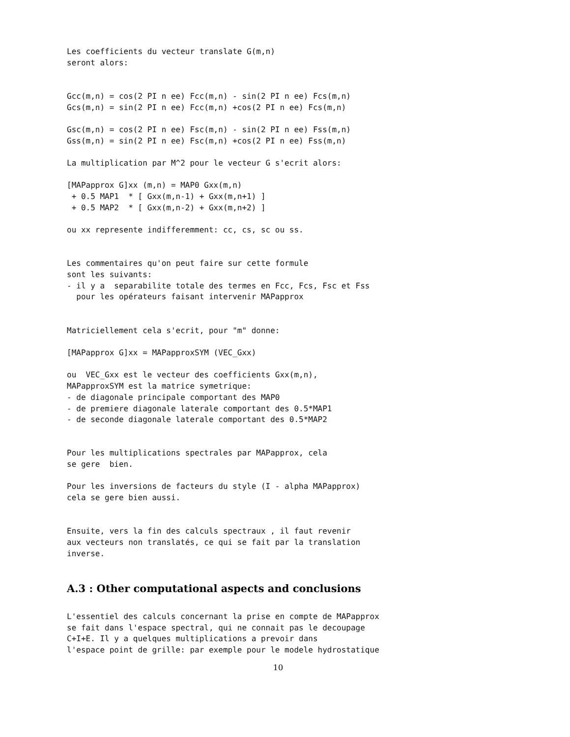Les coefficients du vecteur translate G(m,n)
seront alors:


Gcc(m,n) = cos(2 PI n ee) Fcc(m,n) - sin(2 PI n ee) Fcs(m,n)
Gcs(m,n) = sin(2 PI n ee) Fcc(m,n) +cos(2 PI n ee) Fcs(m,n)

Gsc(m,n) = cos(2 PI n ee) Fsc(m,n) - sin(2 PI n ee) Fss(m,n)
Gss(m,n) = sin(2 PI n ee) Fsc(m,n) +cos(2 PI n ee) Fss(m,n)

La multiplication par M^2 pour le vecteur G s'ecrit alors:

[MAPapprox G]xx (m,n) = MAP0 Gxx(m,n)
 + 0.5 MAP1  * [ Gxx(m,n-1) + Gxx(m,n+1) ]
 + 0.5 MAP2  * [ Gxx(m,n-2) + Gxx(m,n+2) ]

ou xx represente indifferemment: cc, cs, sc ou ss.


Les commentaires qu'on peut faire sur cette formule
sont les suivants:
- il y a  separabilite totale des termes en Fcc, Fcs, Fsc et Fss
  pour les opérateurs faisant intervenir MAPapprox


Matriciellement cela s'ecrit, pour "m" donne:

[MAPapprox G]xx = MAPapproxSYM (VEC_Gxx)

ou  VEC_Gxx est le vecteur des coefficients Gxx(m,n),
MAPapproxSYM est la matrice symetrique:
- de diagonale principale comportant des MAP0
- de premiere diagonale laterale comportant des 0.5*MAP1
- de seconde diagonale laterale comportant des 0.5*MAP2


Pour les multiplications spectrales par MAPapprox, cela
se gere  bien.

Pour les inversions de facteurs du style (I - alpha MAPapprox)
cela se gere bien aussi.


Ensuite, vers la fin des calculs spectraux , il faut revenir
aux vecteurs non translatés, ce qui se fait par la translation
inverse.
A.3 : Other computational aspects and conclusions
L'essentiel des calculs concernant la prise en compte de MAPapprox
se fait dans l'espace spectral, qui ne connait pas le decoupage
C+I+E. Il y a quelques multiplications a prevoir dans
l'espace point de grille: par exemple pour le modele hydrostatique
10